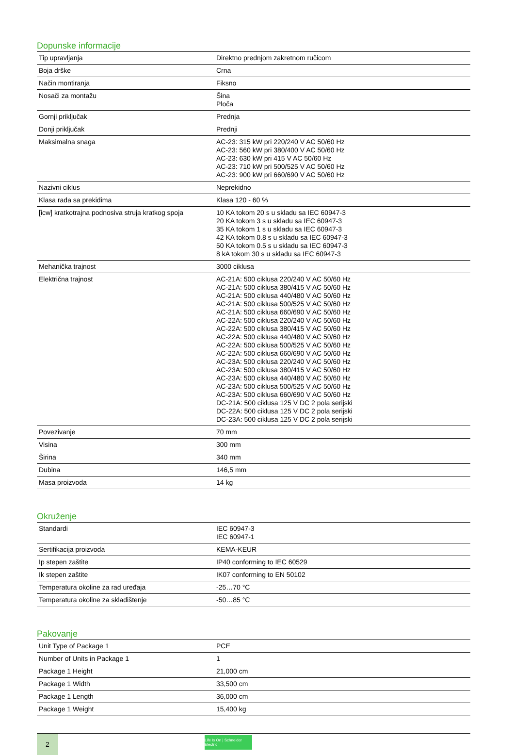Dopunske informacije
| Tip upravljanja | Direktno prednjom zakretnom ručicom |
| Boja drške | Crna |
| Način montiranja | Fiksno |
| Nosači za montažu | Šina Ploča |
| Gornji priključak | Prednja |
| Donji priključak | Prednji |
| Maksimalna snaga | AC-23: 315 kW pri 220/240 V AC 50/60 Hz AC-23: 560 kW pri 380/400 V AC 50/60 Hz AC-23: 630 kW pri 415 V AC 50/60 Hz AC-23: 710 kW pri 500/525 V AC 50/60 Hz AC-23: 900 kW pri 660/690 V AC 50/60 Hz |
| Nazivni ciklus | Neprekidno |
| Klasa rada sa prekidima | Klasa 120 - 60 % |
| [icw] kratkotrajna podnosiva struja kratkog spoja | 10 KA tokom 20 s u skladu sa IEC 60947-3 20 KA tokom 3 s u skladu sa IEC 60947-3 35 KA tokom 1 s u skladu sa IEC 60947-3 42 KA tokom 0.8 s u skladu sa IEC 60947-3 50 KA tokom 0.5 s u skladu sa IEC 60947-3 8 kA tokom 30 s u skladu sa IEC 60947-3 |
| Mehanička trajnost | 3000 ciklusa |
| Električna trajnost | AC-21A: 500 ciklusa 220/240 V AC 50/60 Hz AC-21A: 500 ciklusa 380/415 V AC 50/60 Hz AC-21A: 500 ciklusa 440/480 V AC 50/60 Hz AC-21A: 500 ciklusa 500/525 V AC 50/60 Hz AC-21A: 500 ciklusa 660/690 V AC 50/60 Hz AC-22A: 500 ciklusa 220/240 V AC 50/60 Hz AC-22A: 500 ciklusa 380/415 V AC 50/60 Hz AC-22A: 500 ciklusa 440/480 V AC 50/60 Hz AC-22A: 500 ciklusa 500/525 V AC 50/60 Hz AC-22A: 500 ciklusa 660/690 V AC 50/60 Hz AC-23A: 500 ciklusa 220/240 V AC 50/60 Hz AC-23A: 500 ciklusa 380/415 V AC 50/60 Hz AC-23A: 500 ciklusa 440/480 V AC 50/60 Hz AC-23A: 500 ciklusa 500/525 V AC 50/60 Hz AC-23A: 500 ciklusa 660/690 V AC 50/60 Hz DC-21A: 500 ciklusa 125 V DC 2 pola serijski DC-22A: 500 ciklusa 125 V DC 2 pola serijski DC-23A: 500 ciklusa 125 V DC 2 pola serijski |
| Povezivanje | 70 mm |
| Visina | 300 mm |
| Širina | 340 mm |
| Dubina | 146,5 mm |
| Masa proizvoda | 14 kg |
Okruženje
| Standardi | IEC 60947-3 IEC 60947-1 |
| Sertifikacija proizvoda | KEMA-KEUR |
| Ip stepen zaštite | IP40 conforming to IEC 60529 |
| Ik stepen zaštite | IK07 conforming to EN 50102 |
| Temperatura okoline za rad uređaja | -25…70 °C |
| Temperatura okoline za skladištenje | -50…85 °C |
Pakovanje
| Unit Type of Package 1 | PCE |
| Number of Units in Package 1 | 1 |
| Package 1 Height | 21,000 cm |
| Package 1 Width | 33,500 cm |
| Package 1 Length | 36,000 cm |
| Package 1 Weight | 15,400 kg |
2
Life Is On | Schneider Electric